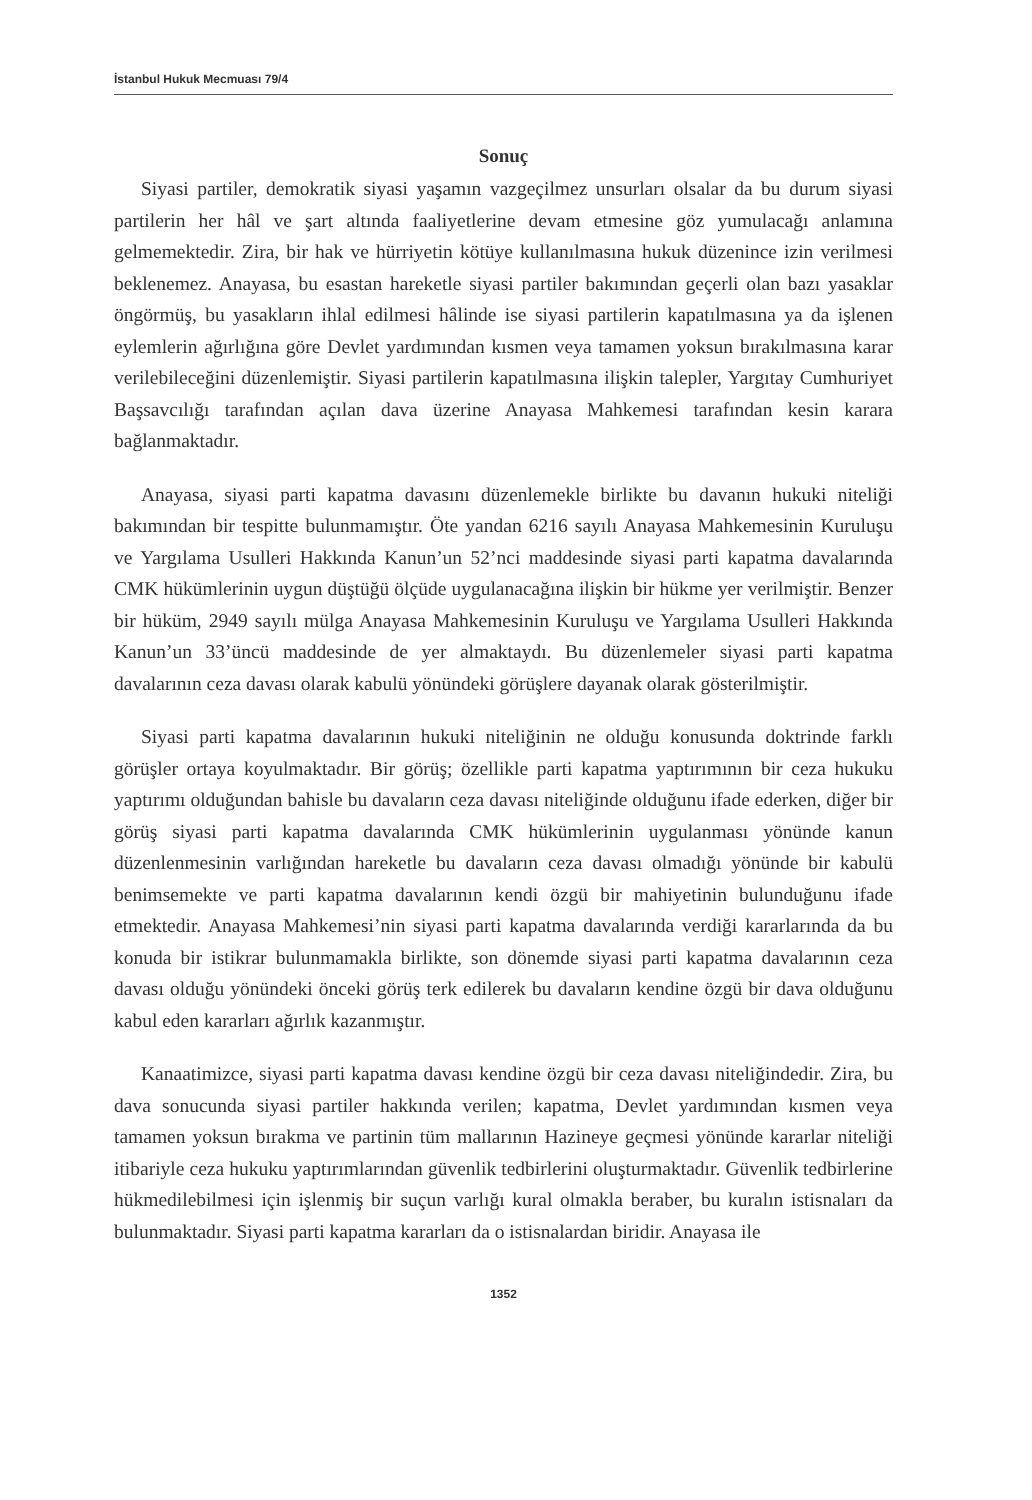İstanbul Hukuk Mecmuası 79/4
Sonuç
Siyasi partiler, demokratik siyasi yaşamın vazgeçilmez unsurları olsalar da bu durum siyasi partilerin her hâl ve şart altında faaliyetlerine devam etmesine göz yumulacağı anlamına gelmemektedir. Zira, bir hak ve hürriyetin kötüye kullanılmasına hukuk düzenince izin verilmesi beklenemez. Anayasa, bu esastan hareketle siyasi partiler bakımından geçerli olan bazı yasaklar öngörmüş, bu yasakların ihlal edilmesi hâlinde ise siyasi partilerin kapatılmasına ya da işlenen eylemlerin ağırlığına göre Devlet yardımından kısmen veya tamamen yoksun bırakılmasına karar verilebileceğini düzenlemiştir. Siyasi partilerin kapatılmasına ilişkin talepler, Yargıtay Cumhuriyet Başsavcılığı tarafından açılan dava üzerine Anayasa Mahkemesi tarafından kesin karara bağlanmaktadır.
Anayasa, siyasi parti kapatma davasını düzenlemekle birlikte bu davanın hukuki niteliği bakımından bir tespitte bulunmamıştır. Öte yandan 6216 sayılı Anayasa Mahkemesinin Kuruluşu ve Yargılama Usulleri Hakkında Kanun’un 52’nci maddesinde siyasi parti kapatma davalarında CMK hükümlerinin uygun düştüğü ölçüde uygulanacağına ilişkin bir hükme yer verilmiştir. Benzer bir hüküm, 2949 sayılı mülga Anayasa Mahkemesinin Kuruluşu ve Yargılama Usulleri Hakkında Kanun’un 33’üncü maddesinde de yer almaktaydı. Bu düzenlemeler siyasi parti kapatma davalarının ceza davası olarak kabulü yönündeki görüşlere dayanak olarak gösterilmiştir.
Siyasi parti kapatma davalarının hukuki niteliğinin ne olduğu konusunda doktrinde farklı görüşler ortaya koyulmaktadır. Bir görüş; özellikle parti kapatma yaptırımının bir ceza hukuku yaptırımı olduğundan bahisle bu davaların ceza davası niteliğinde olduğunu ifade ederken, diğer bir görüş siyasi parti kapatma davalarında CMK hükümlerinin uygulanması yönünde kanun düzenlenmesinin varlığından hareketle bu davaların ceza davası olmadığı yönünde bir kabulü benimsemekte ve parti kapatma davalarının kendi özgü bir mahiyetinin bulunduğunu ifade etmektedir. Anayasa Mahkemesi’nin siyasi parti kapatma davalarında verdiği kararlarında da bu konuda bir istikrar bulunmamakla birlikte, son dönemde siyasi parti kapatma davalarının ceza davası olduğu yönündeki önceki görüş terk edilerek bu davaların kendine özgü bir dava olduğunu kabul eden kararları ağırlık kazanmıştır.
Kanaatimizce, siyasi parti kapatma davası kendine özgü bir ceza davası niteliğindedir. Zira, bu dava sonucunda siyasi partiler hakkında verilen; kapatma, Devlet yardımından kısmen veya tamamen yoksun bırakma ve partinin tüm mallarının Hazineye geçmesi yönünde kararlar niteliği itibariyle ceza hukuku yaptırımlarından güvenlik tedbirlerini oluşturmaktadır. Güvenlik tedbirlerine hükmedilebilmesi için işlenmiş bir suçun varlığı kural olmakla beraber, bu kuralın istisnaları da bulunmaktadır. Siyasi parti kapatma kararları da o istisnalardan biridir. Anayasa ile
1352